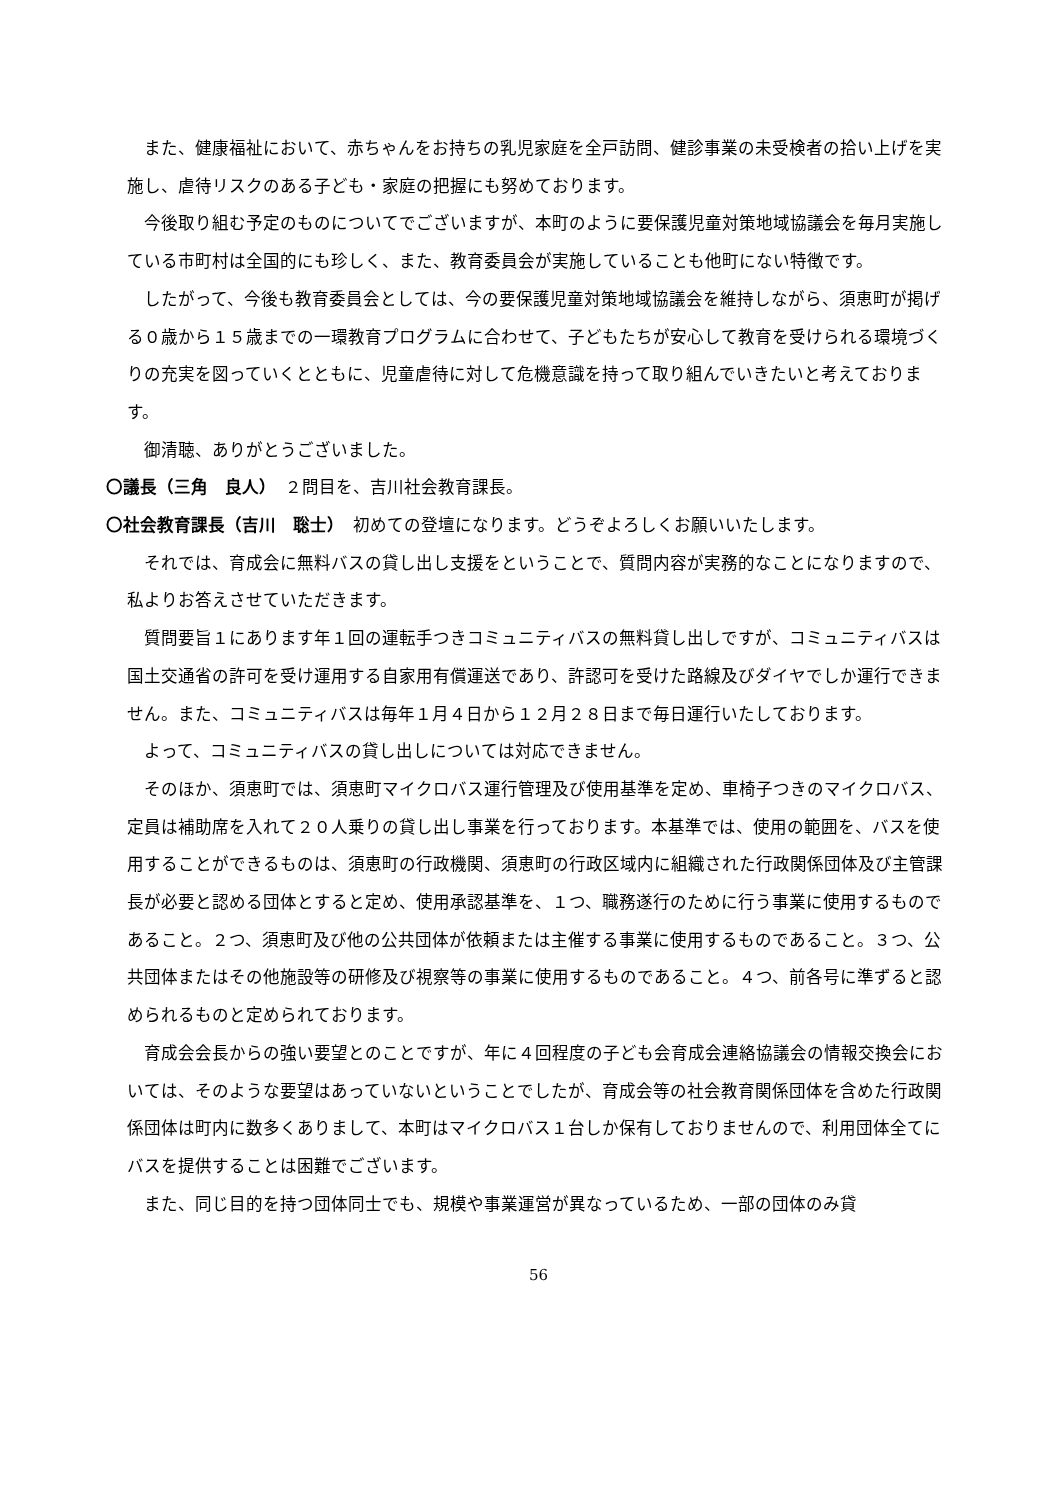また、健康福祉において、赤ちゃんをお持ちの乳児家庭を全戸訪問、健診事業の未受検者の拾い上げを実施し、虐待リスクのある子ども・家庭の把握にも努めております。
今後取り組む予定のものについてでございますが、本町のように要保護児童対策地域協議会を毎月実施している市町村は全国的にも珍しく、また、教育委員会が実施していることも他町にない特徴です。
したがって、今後も教育委員会としては、今の要保護児童対策地域協議会を維持しながら、須恵町が掲げる０歳から１５歳までの一環教育プログラムに合わせて、子どもたちが安心して教育を受けられる環境づくりの充実を図っていくとともに、児童虐待に対して危機意識を持って取り組んでいきたいと考えております。
御清聴、ありがとうございました。
〇議長（三角　良人）　２問目を、吉川社会教育課長。
〇社会教育課長（吉川　聡士）　初めての登壇になります。どうぞよろしくお願いいたします。
それでは、育成会に無料バスの貸し出し支援をということで、質問内容が実務的なことになりますので、私よりお答えさせていただきます。
質問要旨１にあります年１回の運転手つきコミュニティバスの無料貸し出しですが、コミュニティバスは国土交通省の許可を受け運用する自家用有償運送であり、許認可を受けた路線及びダイヤでしか運行できません。また、コミュニティバスは毎年１月４日から１２月２８日まで毎日運行いたしております。
よって、コミュニティバスの貸し出しについては対応できません。
そのほか、須恵町では、須恵町マイクロバス運行管理及び使用基準を定め、車椅子つきのマイクロバス、定員は補助席を入れて２０人乗りの貸し出し事業を行っております。本基準では、使用の範囲を、バスを使用することができるものは、須恵町の行政機関、須恵町の行政区域内に組織された行政関係団体及び主管課長が必要と認める団体とすると定め、使用承認基準を、１つ、職務遂行のために行う事業に使用するものであること。２つ、須恵町及び他の公共団体が依頼または主催する事業に使用するものであること。３つ、公共団体またはその他施設等の研修及び視察等の事業に使用するものであること。４つ、前各号に準ずると認められるものと定められております。
育成会会長からの強い要望とのことですが、年に４回程度の子ども会育成会連絡協議会の情報交換会においては、そのような要望はあっていないということでしたが、育成会等の社会教育関係団体を含めた行政関係団体は町内に数多くありまして、本町はマイクロバス１台しか保有しておりませんので、利用団体全てにバスを提供することは困難でございます。
また、同じ目的を持つ団体同士でも、規模や事業運営が異なっているため、一部の団体のみ貸
56